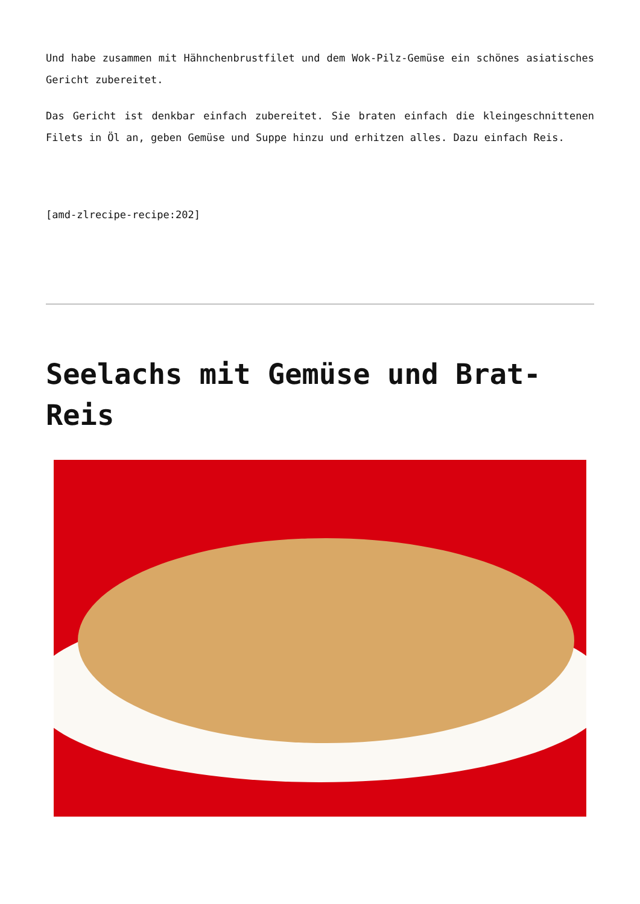Und habe zusammen mit Hähnchenbrustfilet und dem Wok-Pilz-Gemüse ein schönes asiatisches Gericht zubereitet.
Das Gericht ist denkbar einfach zubereitet. Sie braten einfach die kleingeschnittenen Filets in Öl an, geben Gemüse und Suppe hinzu und erhitzen alles. Dazu einfach Reis.
[amd-zlrecipe-recipe:202]
Seelachs mit Gemüse und Brat-Reis